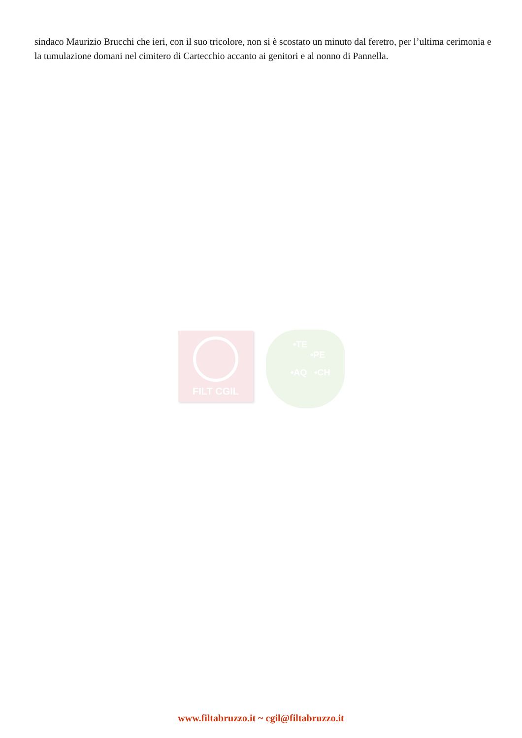sindaco Maurizio Brucchi che ieri, con il suo tricolore, non si è scostato un minuto dal feretro, per l’ultima cerimonia e la tumulazione domani nel cimitero di Cartecchio accanto ai genitori e al nonno di Pannella.
FILT CGIL
•TE
•PE
•AQ •CH
www.filtabruzzo.it ~ cgil@filtabruzzo.it